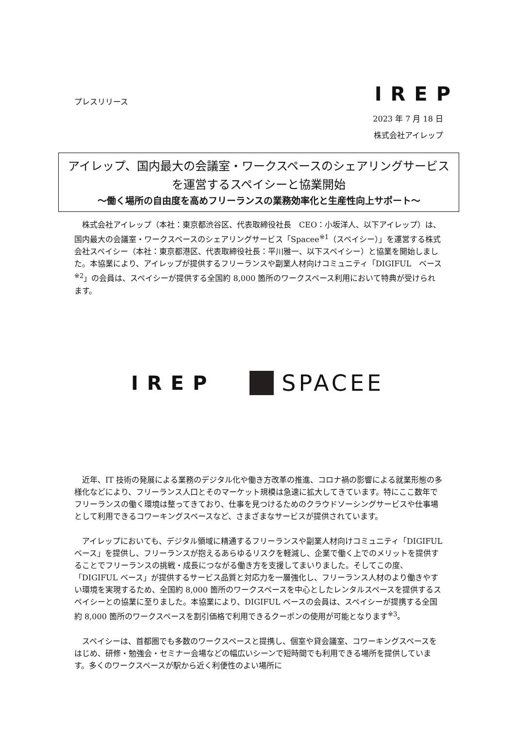IREP
プレスリリース
2023 年 7 月 18 日
株式会社アイレップ
アイレップ、国内最大の会議室・ワークスペースのシェアリングサービスを運営するスペイシーと協業開始
～働く場所の自由度を高めフリーランスの業務効率化と生産性向上サポート～
　株式会社アイレップ（本社：東京都渋谷区、代表取締役社長　CEO：小坂洋人、以下アイレップ）は、国内最大の会議室・ワークスペースのシェアリングサービス「Spacee<sup>※1</sup>（スペイシー）」を運営する株式会社スペイシー（本社：東京都港区、代表取締役社長：平川雅一、以下スペイシー）と協業を開始しました。本協業により、アイレップが提供するフリーランスや副業人材向けコミュニティ「DIGIFUL　ベース<sup>※2</sup>」の会員は、スペイシーが提供する全国約 8,000 箇所のワークスペース利用において特典が受けられます。
IREP
SPACEE
　近年、IT 技術の発展による業務のデジタル化や働き方改革の推進、コロナ禍の影響による就業形態の多様化などにより、フリーランス人口とそのマーケット規模は急速に拡大してきています。特にここ数年でフリーランスの働く環境は整ってきており、仕事を見つけるためのクラウドソーシングサービスや仕事場として利用できるコワーキングスペースなど、さまざまなサービスが提供されています。
　アイレップにおいても、デジタル領域に精通するフリーランスや副業人材向けコミュニティ「DIGIFUL ベース」を提供し、フリーランスが抱えるあらゆるリスクを軽減し、企業で働く上でのメリットを提供することでフリーランスの挑戦・成長につながる働き方を支援してまいりました。そしてこの度、「DIGIFUL ベース」が提供するサービス品質と対応力を一層強化し、フリーランス人材のより働きやすい環境を実現するため、全国約 8,000 箇所のワークスペースを中心としたレンタルスペースを提供するスペイシーとの協業に至りました。本協業により、DIGIFUL ベースの会員は、スペイシーが提携する全国約 8,000 箇所のワークスペースを割引価格で利用できるクーポンの使用が可能となります<sup>※3</sup>。
　スペイシーは、首都圏でも多数のワークスペースと提携し、個室や貸会議室、コワーキングスペースをはじめ、研修・勉強会・セミナー会場などの幅広いシーンで短時間でも利用できる場所を提供しています。多くのワークスペースが駅から近く利便性のよい場所に